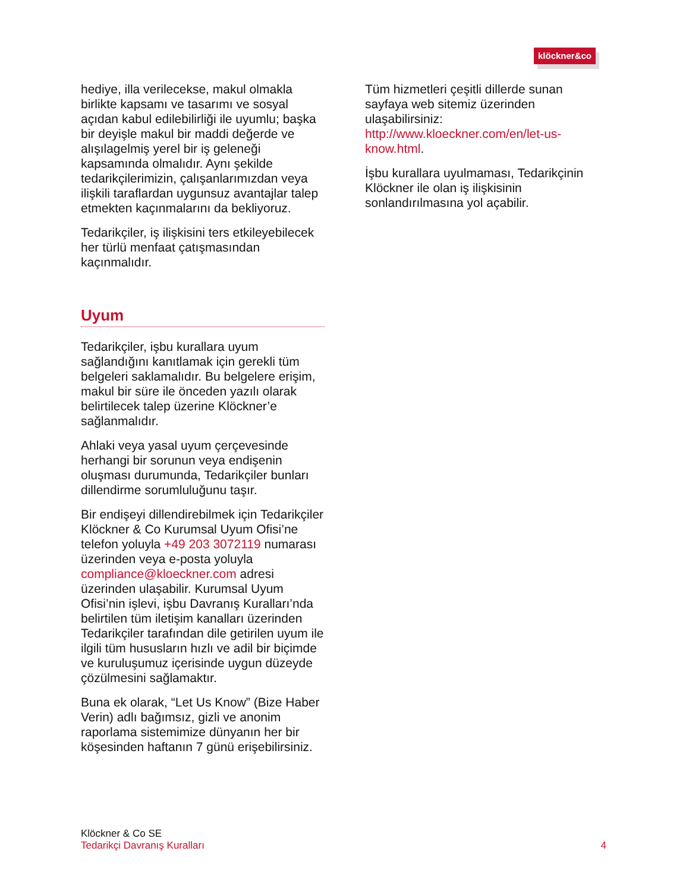klöckner&co
hediye, illa verilecekse, makul olmakla birlikte kapsamı ve tasarımı ve sosyal açıdan kabul edilebilirliği ile uyumlu; başka bir deyişle makul bir maddi değerde ve alışılagelmiş yerel bir iş geleneği kapsamında olmalıdır. Aynı şekilde tedarikçilerimizin, çalışanlarımızdan veya ilişkili taraflardan uygunsuz avantajlar talep etmekten kaçınmalarını da bekliyoruz.
Tedarikçiler, iş ilişkisini ters etkileyebilecek her türlü menfaat çatışmasından kaçınmalıdır.
Uyum
Tedarikçiler, işbu kurallara uyum sağlandığını kanıtlamak için gerekli tüm belgeleri saklamalıdır. Bu belgelere erişim, makul bir süre ile önceden yazılı olarak belirtilecek talep üzerine Klöckner’e sağlanmalıdır.
Ahlaki veya yasal uyum çerçevesinde herhangi bir sorunun veya endişenin oluşması durumunda, Tedarikçiler bunları dillendirme sorumluluğunu taşır.
Bir endişeyi dillendirebilmek için Tedarikçiler Klöckner & Co Kurumsal Uyum Ofisi’ne telefon yoluyla +49 203 3072119 numarası üzerinden veya e-posta yoluyla compliance@kloeckner.com adresi üzerinden ulaşabilir. Kurumsal Uyum Ofisi’nin işlevi, işbu Davranış Kuralları’nda belirtilen tüm iletişim kanalları üzerinden Tedarikçiler tarafından dile getirilen uyum ile ilgili tüm hususların hızlı ve adil bir biçimde ve kuruluşumuz içerisinde uygun düzeyde çözülmesini sağlamaktır.
Buna ek olarak, “Let Us Know” (Bize Haber Verin) adlı bağımsız, gizli ve anonim raporlama sistemimize dünyanın her bir köşesinden haftanın 7 günü erişebilirsiniz.
Tüm hizmetleri çeşitli dillerde sunan sayfaya web sitemiz üzerinden ulaşabilirsiniz: http://www.kloeckner.com/en/let-us-know.html.
İşbu kurallara uyulmaması, Tedarikçinin Klöckner ile olan iş ilişkisinin sonlandırılmasına yol açabilir.
Klöckner & Co SE
Tedarikçi Davranış Kuralları
4